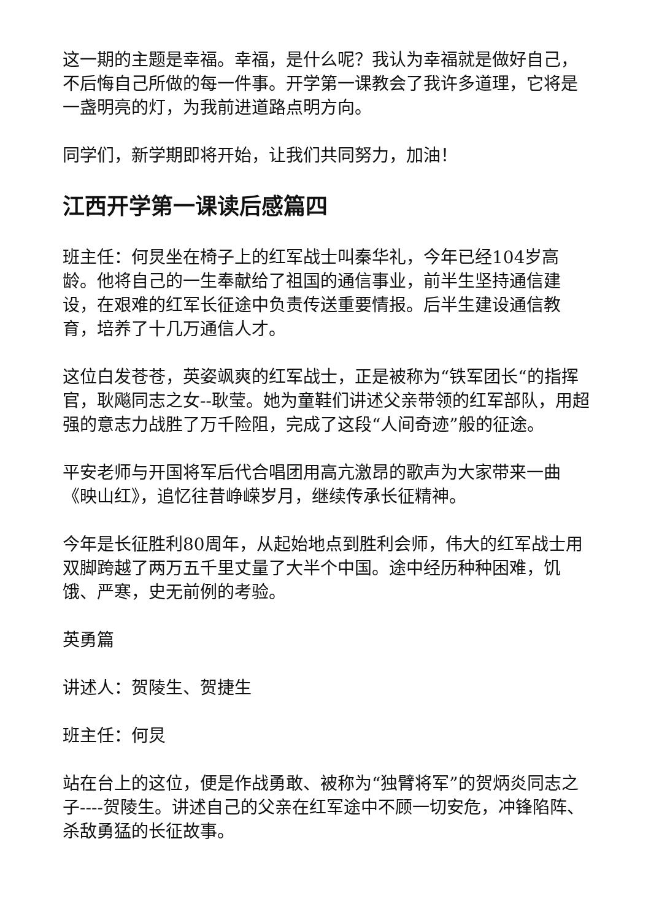这一期的主题是幸福。幸福，是什么呢？我认为幸福就是做好自己，不后悔自己所做的每一件事。开学第一课教会了我许多道理，它将是一盏明亮的灯，为我前进道路点明方向。
同学们，新学期即将开始，让我们共同努力，加油！
江西开学第一课读后感篇四
班主任：何炅坐在椅子上的红军战士叫秦华礼，今年已经104岁高龄。他将自己的一生奉献给了祖国的通信事业，前半生坚持通信建设，在艰难的红军长征途中负责传送重要情报。后半生建设通信教育，培养了十几万通信人才。
这位白发苍苍，英姿飒爽的红军战士，正是被称为“铁军团长“的指挥官，耿飚同志之女--耿莹。她为童鞋们讲述父亲带领的红军部队，用超强的意志力战胜了万千险阻，完成了这段“人间奇迹”般的征途。
平安老师与开国将军后代合唱团用高亢激昂的歌声为大家带来一曲《映山红》，追忆往昔峥嵘岁月，继续传承长征精神。
今年是长征胜利80周年，从起始地点到胜利会师，伟大的红军战士用双脚跨越了两万五千里丈量了大半个中国。途中经历种种困难，饥饿、严寒，史无前例的考验。
英勇篇
讲述人：贺陵生、贺捷生
班主任：何炅
站在台上的这位，便是作战勇敢、被称为“独臂将军”的贺炳炎同志之子----贺陵生。讲述自己的父亲在红军途中不顾一切安危，冲锋陷阵、杀敌勇猛的长征故事。